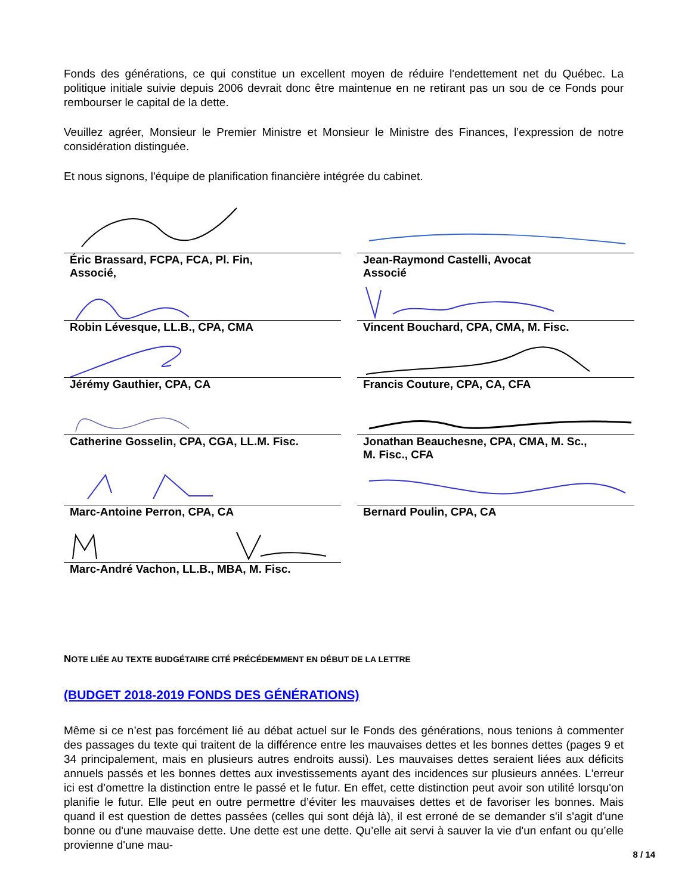Fonds des générations, ce qui constitue un excellent moyen de réduire l'endettement net du Québec. La politique initiale suivie depuis 2006 devrait donc être maintenue en ne retirant pas un sou de ce Fonds pour rembourser le capital de la dette.
Veuillez agréer, Monsieur le Premier Ministre et Monsieur le Ministre des Finances, l’expression de notre considération distinguée.
Et nous signons, l'équipe de planification financière intégrée du cabinet.
Éric Brassard, FCPA, FCA, Pl. Fin,
Associé,
Jean-Raymond Castelli, Avocat
Associé
Robin Lévesque, LL.B., CPA, CMA
Vincent Bouchard, CPA, CMA, M. Fisc.
Jérémy Gauthier, CPA, CA
Francis Couture, CPA, CA, CFA
Catherine Gosselin, CPA, CGA, LL.M. Fisc.
Jonathan Beauchesne, CPA, CMA, M. Sc.,
M. Fisc., CFA
Marc-Antoine Perron, CPA, CA
Bernard Poulin, CPA, CA
Marc-André Vachon, LL.B., MBA, M. Fisc.
NOTE LIÉE AU TEXTE BUDGÉTAIRE CITÉ PRÉCÉDEMMENT EN DÉBUT DE LA LETTRE
(BUDGET 2018-2019 FONDS DES GÉNÉRATIONS)
Même si ce n’est pas forcément lié au débat actuel sur le Fonds des générations, nous tenions à commenter des passages du texte qui traitent de la différence entre les mauvaises dettes et les bonnes dettes (pages 9 et 34 principalement, mais en plusieurs autres endroits aussi). Les mauvaises dettes seraient liées aux déficits annuels passés et les bonnes dettes aux investissements ayant des incidences sur plusieurs années. L'erreur ici est d’omettre la distinction entre le passé et le futur. En effet, cette distinction peut avoir son utilité lorsqu'on planifie le futur. Elle peut en outre permettre d’éviter les mauvaises dettes et de favoriser les bonnes. Mais quand il est question de dettes passées (celles qui sont déjà là), il est erroné de se demander s'il s'agit d'une bonne ou d'une mauvaise dette. Une dette est une dette. Qu’elle ait servi à sauver la vie d'un enfant ou qu’elle provienne d'une mau-
8 / 14